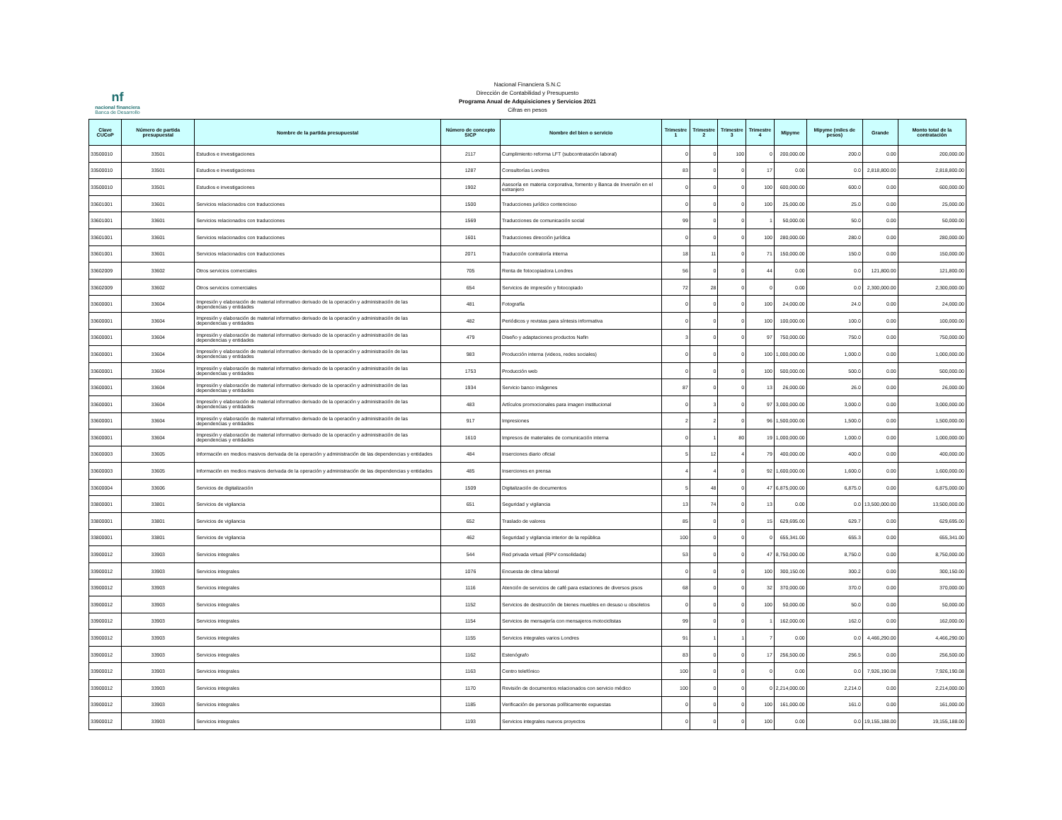nf
nacional financiera
Banca de Desarrollo
Nacional Financiera S.N.C
Dirección de Contabilidad y Presupuesto
Programa Anual de Adquisiciones y Servicios 2021
Cifras en pesos
| Clave CUCoP | Número de partida presupuestal | Nombre de la partida presupuestal | Número de concepto SICP | Nombre del bien o servicio | Trimestre 1 | Trimestre 2 | Trimestre 3 | Trimestre 4 | Mipyme | Mipyme (miles de pesos) | Grande | Monto total de la contratación |
| --- | --- | --- | --- | --- | --- | --- | --- | --- | --- | --- | --- | --- |
| 33500010 | 33501 | Estudios e investigaciones | 2117 | Cumplimiento reforma LFT (subcontratación laboral) | 0 | 0 | 100 | 0 | 200,000.00 | 200.0 | 0.00 | 200,000.00 |
| 33500010 | 33501 | Estudios e investigaciones | 1287 | Consultorías Londres | 83 | 0 | 0 | 17 | 0.00 | 0.0 | 2,818,800.00 | 2,818,800.00 |
| 33500010 | 33501 | Estudios e investigaciones | 1902 | Asesoría en materia corporativa, fomento y Banca de Inversión en el extranjero | 0 | 0 | 0 | 100 | 600,000.00 | 600.0 | 0.00 | 600,000.00 |
| 33601001 | 33601 | Servicios relacionados con traducciones | 1500 | Traducciones jurídico contencioso | 0 | 0 | 0 | 100 | 25,000.00 | 25.0 | 0.00 | 25,000.00 |
| 33601001 | 33601 | Servicios relacionados con traducciones | 1569 | Traducciones de comunicación social | 99 | 0 | 0 | 1 | 50,000.00 | 50.0 | 0.00 | 50,000.00 |
| 33601001 | 33601 | Servicios relacionados con traducciones | 1601 | Traducciones dirección jurídica | 0 | 0 | 0 | 100 | 280,000.00 | 280.0 | 0.00 | 280,000.00 |
| 33601001 | 33601 | Servicios relacionados con traducciones | 2071 | Traducción contraloría interna | 18 | 11 | 0 | 71 | 150,000.00 | 150.0 | 0.00 | 150,000.00 |
| 33602009 | 33602 | Otros servicios comerciales | 705 | Renta de fotocopiadora Londres | 56 | 0 | 0 | 44 | 0.00 | 0.0 | 121,800.00 | 121,800.00 |
| 33602009 | 33602 | Otros servicios comerciales | 654 | Servicios de impresión y fotocopiado | 72 | 28 | 0 | 0 | 0.00 | 0.0 | 2,300,000.00 | 2,300,000.00 |
| 33600001 | 33604 | Impresión y elaboración de material informativo derivado de la operación y administración de las dependencias y entidades | 481 | Fotografía | 0 | 0 | 0 | 100 | 24,000.00 | 24.0 | 0.00 | 24,000.00 |
| 33600001 | 33604 | Impresión y elaboración de material informativo derivado de la operación y administración de las dependencias y entidades | 482 | Periódicos y revistas para síntesis informativa | 0 | 0 | 0 | 100 | 100,000.00 | 100.0 | 0.00 | 100,000.00 |
| 33600001 | 33604 | Impresión y elaboración de material informativo derivado de la operación y administración de las dependencias y entidades | 479 | Diseño y adaptaciones productos Nafin | 3 | 0 | 0 | 97 | 750,000.00 | 750.0 | 0.00 | 750,000.00 |
| 33600001 | 33604 | Impresión y elaboración de material informativo derivado de la operación y administración de las dependencias y entidades | 983 | Producción interna (videos, redes sociales) | 0 | 0 | 0 | 100 | 1,000,000.00 | 1,000.0 | 0.00 | 1,000,000.00 |
| 33600001 | 33604 | Impresión y elaboración de material informativo derivado de la operación y administración de las dependencias y entidades | 1753 | Producción web | 0 | 0 | 0 | 100 | 500,000.00 | 500.0 | 0.00 | 500,000.00 |
| 33600001 | 33604 | Impresión y elaboración de material informativo derivado de la operación y administración de las dependencias y entidades | 1934 | Servicio banco imágenes | 87 | 0 | 0 | 13 | 26,000.00 | 26.0 | 0.00 | 26,000.00 |
| 33600001 | 33604 | Impresión y elaboración de material informativo derivado de la operación y administración de las dependencias y entidades | 483 | Artículos promocionales para imagen institucional | 0 | 3 | 0 | 97 | 3,000,000.00 | 3,000.0 | 0.00 | 3,000,000.00 |
| 33600001 | 33604 | Impresión y elaboración de material informativo derivado de la operación y administración de las dependencias y entidades | 917 | Impresiones | 2 | 2 | 0 | 96 | 1,500,000.00 | 1,500.0 | 0.00 | 1,500,000.00 |
| 33600001 | 33604 | Impresión y elaboración de material informativo derivado de la operación y administración de las dependencias y entidades | 1610 | Impresos de materiales de comunicación interna | 0 | 1 | 80 | 19 | 1,000,000.00 | 1,000.0 | 0.00 | 1,000,000.00 |
| 33600003 | 33605 | Información en medios masivos derivada de la operación y administración de las dependencias y entidades | 484 | Inserciones diario oficial | 5 | 12 | 4 | 79 | 400,000.00 | 400.0 | 0.00 | 400,000.00 |
| 33600003 | 33605 | Información en medios masivos derivada de la operación y administración de las dependencias y entidades | 485 | Inserciones en prensa | 4 | 4 | 0 | 92 | 1,600,000.00 | 1,600.0 | 0.00 | 1,600,000.00 |
| 33600004 | 33606 | Servicios de digitalización | 1509 | Digitalización de documentos | 5 | 48 | 0 | 47 | 6,875,000.00 | 6,875.0 | 0.00 | 6,875,000.00 |
| 33800001 | 33801 | Servicios de vigilancia | 651 | Seguridad y vigilancia | 13 | 74 | 0 | 13 | 0.00 | 0.0 | 13,500,000.00 | 13,500,000.00 |
| 33800001 | 33801 | Servicios de vigilancia | 652 | Traslado de valores | 85 | 0 | 0 | 15 | 629,695.00 | 629.7 | 0.00 | 629,695.00 |
| 33800001 | 33801 | Servicios de vigilancia | 462 | Seguridad y vigilancia interior de la república | 100 | 0 | 0 | 0 | 655,341.00 | 655.3 | 0.00 | 655,341.00 |
| 33900012 | 33903 | Servicios integrales | 544 | Red privada virtual (RPV consolidada) | 53 | 0 | 0 | 47 | 8,750,000.00 | 8,750.0 | 0.00 | 8,750,000.00 |
| 33900012 | 33903 | Servicios integrales | 1076 | Encuesta de clima laboral | 0 | 0 | 0 | 100 | 300,150.00 | 300.2 | 0.00 | 300,150.00 |
| 33900012 | 33903 | Servicios integrales | 1116 | Atención de servicios de café para estaciones de diversos pisos | 68 | 0 | 0 | 32 | 370,000.00 | 370.0 | 0.00 | 370,000.00 |
| 33900012 | 33903 | Servicios integrales | 1152 | Servicios de destrucción de bienes muebles en desuso u obsoletos | 0 | 0 | 0 | 100 | 50,000.00 | 50.0 | 0.00 | 50,000.00 |
| 33900012 | 33903 | Servicios integrales | 1154 | Servicios de mensajería con mensajeros motociclistas | 99 | 0 | 0 | 1 | 162,000.00 | 162.0 | 0.00 | 162,000.00 |
| 33900012 | 33903 | Servicios integrales | 1155 | Servicios integrales varios Londres | 91 | 1 | 1 | 7 | 0.00 | 0.0 | 4,466,290.00 | 4,466,290.00 |
| 33900012 | 33903 | Servicios integrales | 1162 | Estenógrafo | 83 | 0 | 0 | 17 | 256,500.00 | 256.5 | 0.00 | 256,500.00 |
| 33900012 | 33903 | Servicios integrales | 1163 | Centro telefónico | 100 | 0 | 0 | 0 | 0.00 | 0.0 | 7,926,190.08 | 7,926,190.08 |
| 33900012 | 33903 | Servicios integrales | 1170 | Revisión de documentos relacionados con servicio médico | 100 | 0 | 0 | 0 | 2,214,000.00 | 2,214.0 | 0.00 | 2,214,000.00 |
| 33900012 | 33903 | Servicios integrales | 1185 | Verificación de personas políticamente expuestas | 0 | 0 | 0 | 100 | 161,000.00 | 161.0 | 0.00 | 161,000.00 |
| 33900012 | 33903 | Servicios integrales | 1193 | Servicios integrales nuevos proyectos | 0 | 0 | 0 | 100 | 0.00 | 0.0 | 19,155,188.00 | 19,155,188.00 |